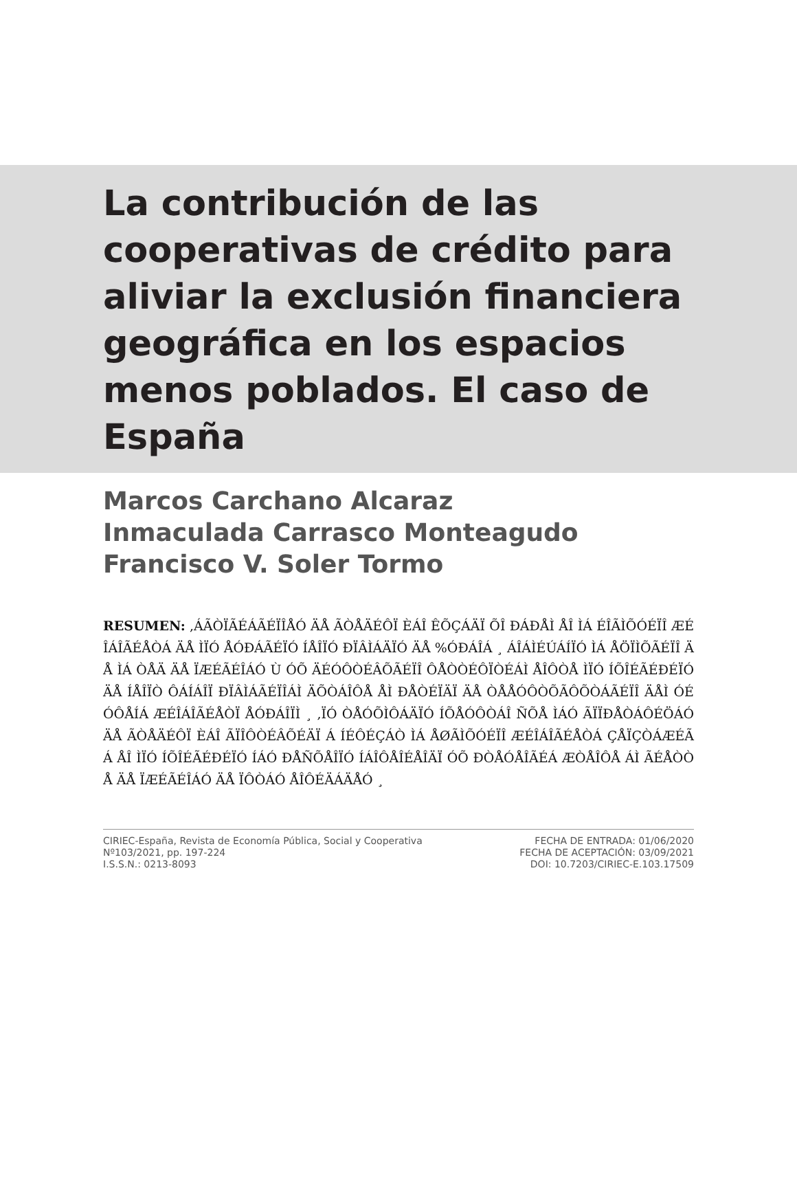La contribución de las cooperativas de crédito para aliviar la exclusión financiera geográfica en los espacios menos poblados. El caso de España
Marcos Carchano Alcaraz
Inmaculada Carrasco Monteagudo
Francisco V. Soler Tormo
RESUMEN: ,ÁÃÒÏÃÉÁÃÉÏÎÅÓ ÄÅ ÃÒÅÄÉÔÏ ÈÁÎ ÊÕÇÁÄÏ ÕÎ ÐÁÐÅÌ ÅÎ ÌÁ ÉÎÃÌÕÓÉÏÎ ÆÉÎÁÎÃÉÅÒÁ ÄÅ ÌÏÓ ÅÓÐÁÃÉÏÓ ÍÅÎÏÓ ÐÏÂÌÁÄÏÓ ÄÅ %ÓÐÁÎÁ ¸ ÁÎÁÌÉÚÁÍÏÓ ÌÁ ÅÖÏÌÕÃÉÏÎ ÄÅ ÌÁ ÒÅÄ ÄÅ ÏÆÉÃÉÎÁÓ Ù ÓÕ ÄÉÓÔÒÉÂÕÃÉÏÎ ÔÅÒÒÉÔÏÒÉÁÌ ÅÎÔÒÅ ÌÏÓ ÍÕÎÉÃÉÐÉÏÓ ÄÅ ÍÅÎÏÒ ÔÁÍÁÎÏ ÐÏÂÌÁÃÉÏÎÁÌ ÄÕÒÁÎÔÅ ÅÌ ÐÅÒÉÏÄÏ ÄÅ ÒÅÅÓÔÒÕÃÔÕÒÁÃÉÏÎ ÄÅÌ ÓÉÓÔÅÍÁ ÆÉÎÁÎÃÉÅÒÏ ÅÓÐÁÎÏÌ ¸ ,ÏÓ ÒÅÓÕÌÔÁÄÏÓ ÍÕÅÓÔÒÁÎ ÑÕÅ ÌÁÓ ÃÏÏÐÅÒÁÔÉÖÁÓ ÄÅ ÃÒÅÄÉÔÏ ÈÁÎ ÃÏÎÔÒÉÂÕÉÄÏ Á ÍÉÔÉÇÁÒ ÌÁ ÅØÃÌÕÓÉÏÎ ÆÉÎÁÎÃÉÅÒÁ ÇÅÏÇÒÁÆÉÃÁ ÅÎ ÌÏÓ ÍÕÎÉÃÉÐÉÏÓ ÍÁÓ ÐÅÑÕÅÎÏÓ ÍÁÎÔÅÎÉÅÎÄÏ ÓÕ ÐÒÅÓÅÎÃÉÁ ÆÒÅÎÔÅ ÁÌ ÃÉÅÒÒÅ ÄÅ ÏÆÉÃÉÎÁÓ ÄÅ ÏÔÒÁÓ ÅÎÔÉÄÁÄÅÓ ¸
CIRIEC-España, Revista de Economía Pública, Social y Cooperativa
Nº103/2021, pp. 197-224
I.S.S.N.: 0213-8093
FECHA DE ENTRADA: 01/06/2020
FECHA DE ACEPTACIÓN: 03/09/2021
DOI: 10.7203/CIRIEC-E.103.17509